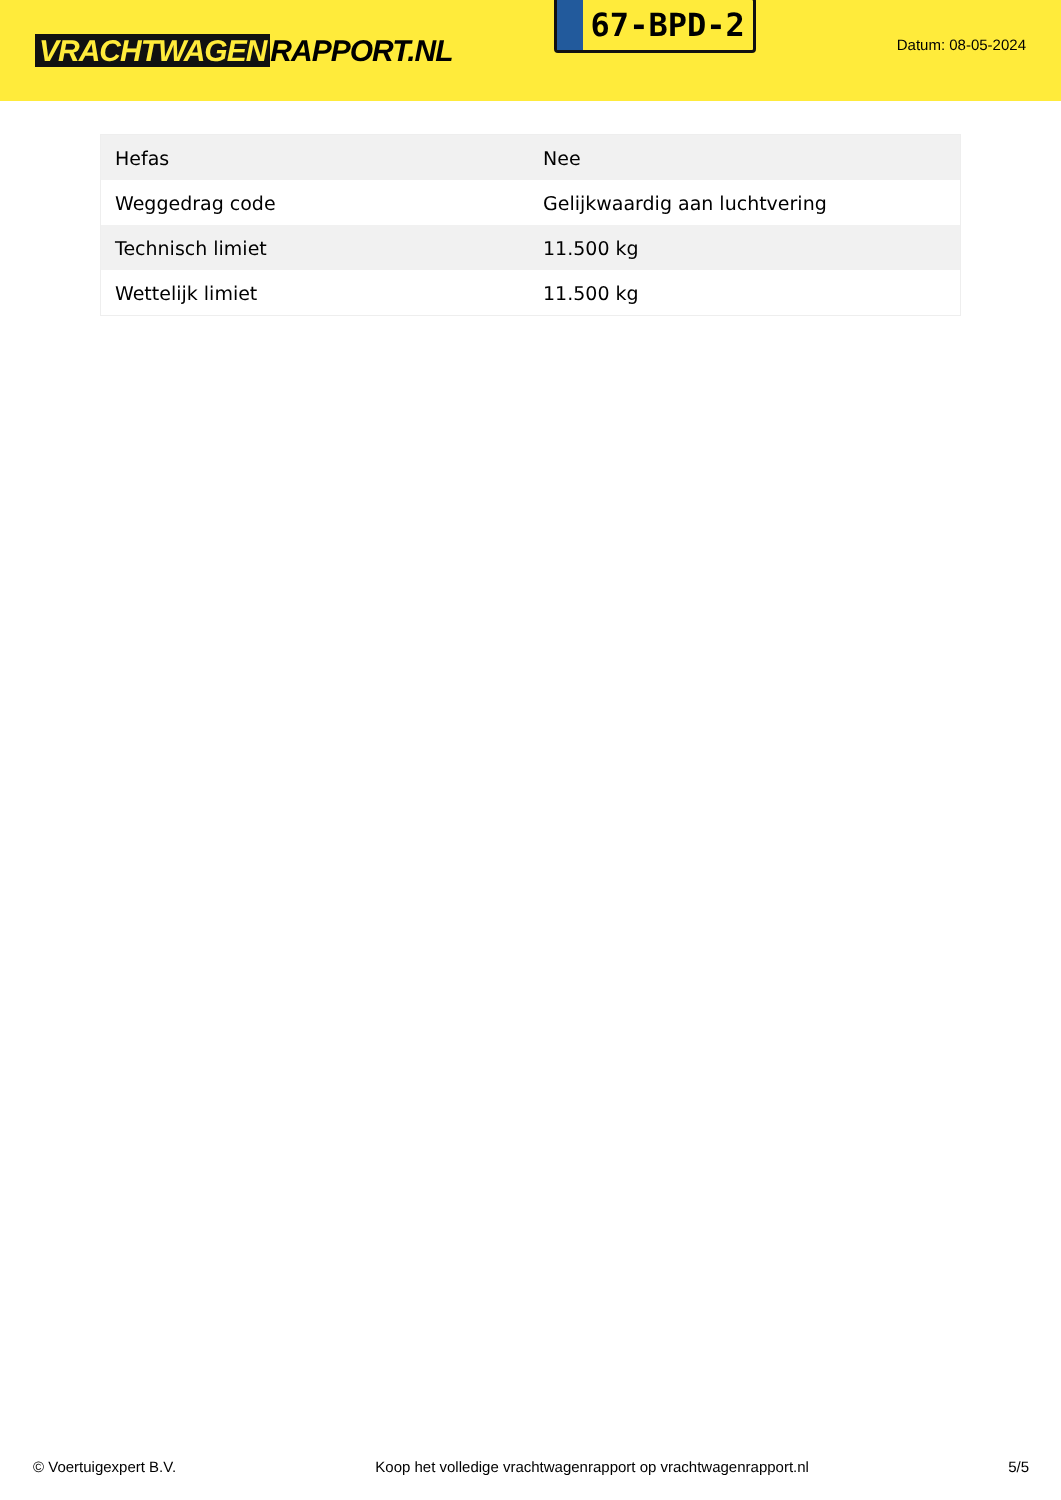VRACHTWAGEN RAPPORT.NL
67-BPD-2
Datum: 08-05-2024
| Hefas | Nee |
| Weggedrag code | Gelijkwaardig aan luchtvering |
| Technisch limiet | 11.500 kg |
| Wettelijk limiet | 11.500 kg |
© Voertuigexpert B.V. Koop het volledige vrachtwagenrapport op vrachtwagenrapport.nl 5/5